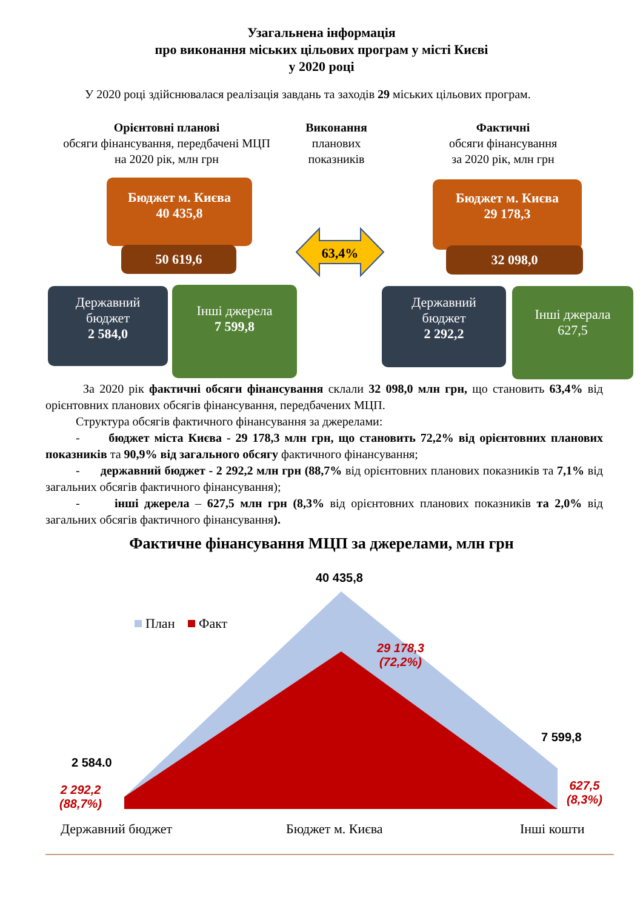Узагальнена інформація
про виконання міських цільових програм у місті Києві
у 2020 році
У 2020 році здійснювалася реалізація завдань та заходів 29 міських цільових програм.
Орієнтовні планові
обсяги фінансування, передбачені МЦП
на 2020 рік, млн грн
Виконання
планових
показників
Фактичні
обсяги фінансування
за 2020 рік, млн грн
Бюджет м. Києва
40 435,8
50 619,6
Державний
бюджет
2 584,0
Інші джерела
7 599,8
63,4%
Бюджет м. Києва
29 178,3
32 098,0
Державний
бюджет
2 292,2
Інші джерала
627,5
За 2020 рік фактичні обсяги фінансування склали 32 098,0 млн грн, що становить 63,4% від орієнтовних планових обсягів фінансування, передбачених МЦП.
Структура обсягів фактичного фінансування за джерелами:
- бюджет міста Києва - 29 178,3 млн грн, що становить 72,2% від орієнтовних планових показників та 90,9% від загального обсягу фактичного фінансування;
- державний бюджет - 2 292,2 млн грн (88,7% від орієнтовних планових показників та 7,1% від загальних обсягів фактичного фінансування);
- інші джерела – 627,5 млн грн (8,3% від орієнтовних планових показників та 2,0% від загальних обсягів фактичного фінансування).
Фактичне фінансування МЦП за джерелами, млн грн
План Факт
40 435,8
29 178,3
(72,2%)
7 599,8
627,5
(8,3%)
2 584.0
2 292,2
(88,7%)
Державний бюджет Бюджет м. Києва Інші кошти